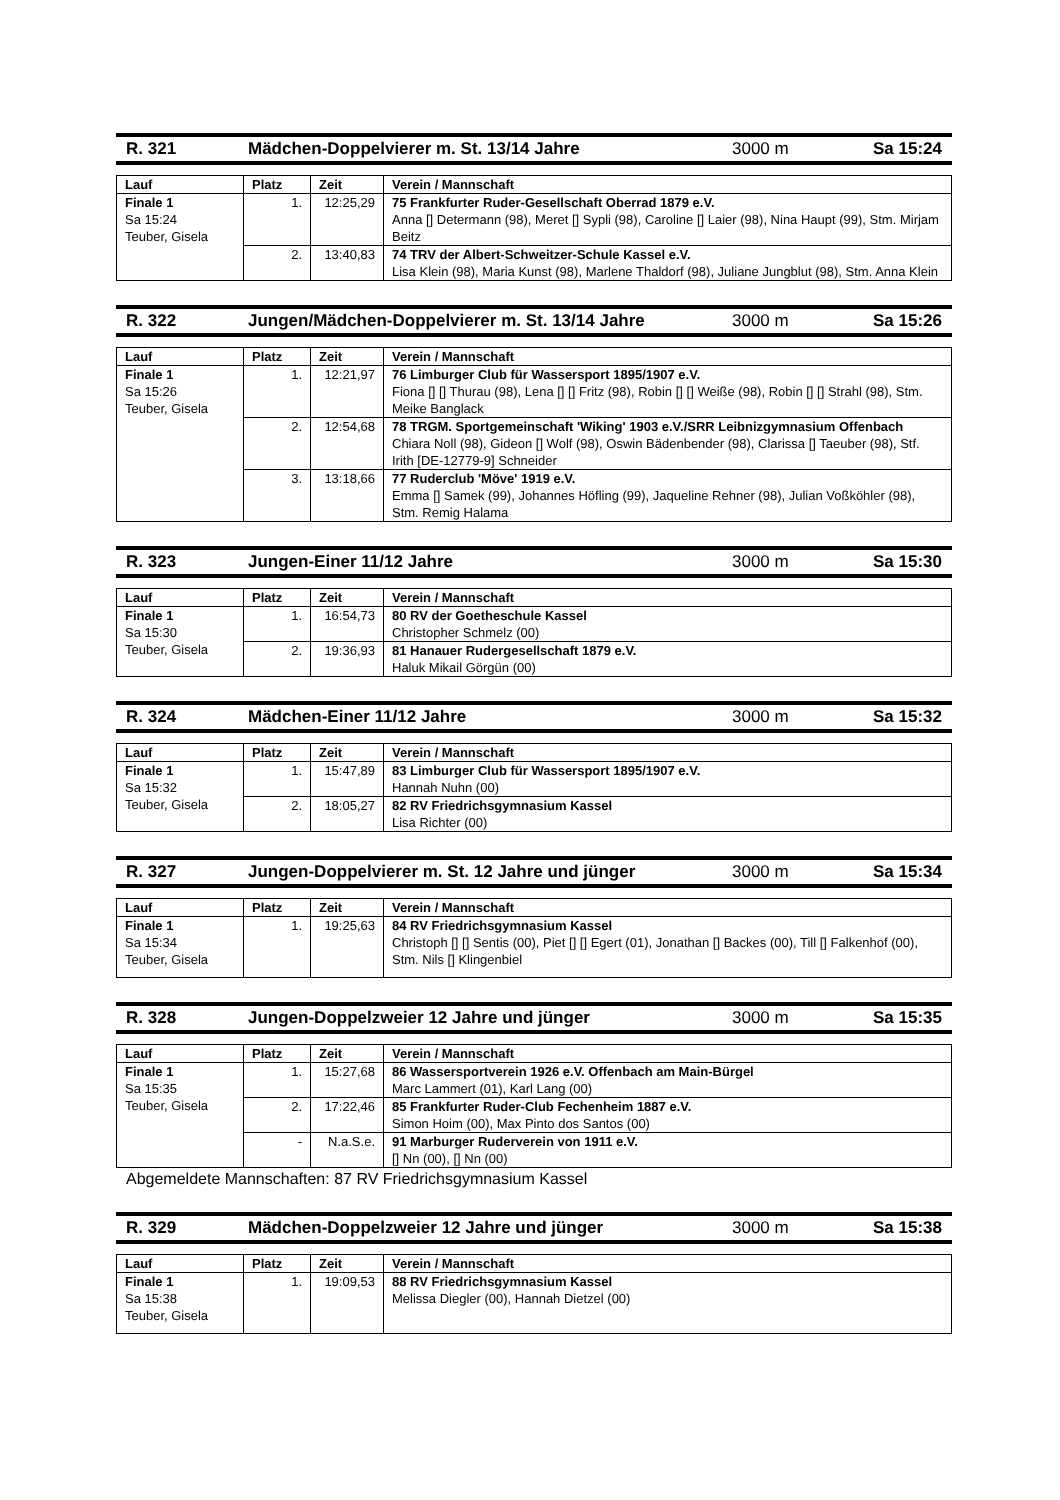R. 321 Mädchen-Doppelvierer m. St. 13/14 Jahre 3000 m Sa 15:24
| Lauf | Platz | Zeit | Verein / Mannschaft |
| --- | --- | --- | --- |
| Finale 1 Sa 15:24 Teuber, Gisela | 1. | 12:25,29 | 75 Frankfurter Ruder-Gesellschaft Oberrad 1879 e.V. Anna [] Determann (98), Meret [] Sypli (98), Caroline [] Laier (98), Nina Haupt (99), Stm. Mirjam Beitz |
| | 2. | 13:40,83 | 74 TRV der Albert-Schweitzer-Schule Kassel e.V. Lisa Klein (98), Maria Kunst (98), Marlene Thaldorf (98), Juliane Jungblut (98), Stm. Anna Klein |
R. 322 Jungen/Mädchen-Doppelvierer m. St. 13/14 Jahre 3000 m Sa 15:26
| Lauf | Platz | Zeit | Verein / Mannschaft |
| --- | --- | --- | --- |
| Finale 1 Sa 15:26 Teuber, Gisela | 1. | 12:21,97 | 76 Limburger Club für Wassersport 1895/1907 e.V. Fiona [] [] Thurau (98), Lena [] [] Fritz (98), Robin [] [] Weiße (98), Robin [] [] Strahl (98), Stm. Meike Banglack |
| | 2. | 12:54,68 | 78 TRGM. Sportgemeinschaft 'Wiking' 1903 e.V./SRR Leibnizgymnasium Offenbach Chiara Noll (98), Gideon [] Wolf (98), Oswin Bädenbender (98), Clarissa [] Taeuber (98), Stf. Irith [DE-12779-9] Schneider |
| | 3. | 13:18,66 | 77 Ruderclub 'Möve' 1919 e.V. Emma [] Samek (99), Johannes Höfling (99), Jaqueline Rehner (98), Julian Voßköhler (98), Stm. Remig Halama |
R. 323 Jungen-Einer 11/12 Jahre 3000 m Sa 15:30
| Lauf | Platz | Zeit | Verein / Mannschaft |
| --- | --- | --- | --- |
| Finale 1 Sa 15:30 Teuber, Gisela | 1. | 16:54,73 | 80 RV der Goetheschule Kassel Christopher Schmelz (00) |
| | 2. | 19:36,93 | 81 Hanauer Rudergesellschaft 1879 e.V. Haluk Mikail Görgün (00) |
R. 324 Mädchen-Einer 11/12 Jahre 3000 m Sa 15:32
| Lauf | Platz | Zeit | Verein / Mannschaft |
| --- | --- | --- | --- |
| Finale 1 Sa 15:32 Teuber, Gisela | 1. | 15:47,89 | 83 Limburger Club für Wassersport 1895/1907 e.V. Hannah Nuhn (00) |
| | 2. | 18:05,27 | 82 RV Friedrichsgymnasium Kassel Lisa Richter (00) |
R. 327 Jungen-Doppelvierer m. St. 12 Jahre und jünger 3000 m Sa 15:34
| Lauf | Platz | Zeit | Verein / Mannschaft |
| --- | --- | --- | --- |
| Finale 1 Sa 15:34 Teuber, Gisela | 1. | 19:25,63 | 84 RV Friedrichsgymnasium Kassel Christoph [] [] Sentis (00), Piet [] [] Egert (01), Jonathan [] Backes (00), Till [] Falkenhof (00), Stm. Nils [] Klingenbiel |
R. 328 Jungen-Doppelzweier 12 Jahre und jünger 3000 m Sa 15:35
| Lauf | Platz | Zeit | Verein / Mannschaft |
| --- | --- | --- | --- |
| Finale 1 Sa 15:35 Teuber, Gisela | 1. | 15:27,68 | 86 Wassersportverein 1926 e.V. Offenbach am Main-Bürgel Marc Lammert (01), Karl Lang (00) |
| | 2. | 17:22,46 | 85 Frankfurter Ruder-Club Fechenheim 1887 e.V. Simon Hoim (00), Max Pinto dos Santos (00) |
| | - | N.a.S.e. | 91 Marburger Ruderverein von 1911 e.V. [] Nn (00), [] Nn (00) |
Abgemeldete Mannschaften: 87 RV Friedrichsgymnasium Kassel
R. 329 Mädchen-Doppelzweier 12 Jahre und jünger 3000 m Sa 15:38
| Lauf | Platz | Zeit | Verein / Mannschaft |
| --- | --- | --- | --- |
| Finale 1 Sa 15:38 Teuber, Gisela | 1. | 19:09,53 | 88 RV Friedrichsgymnasium Kassel Melissa Diegler (00), Hannah Dietzel (00) |